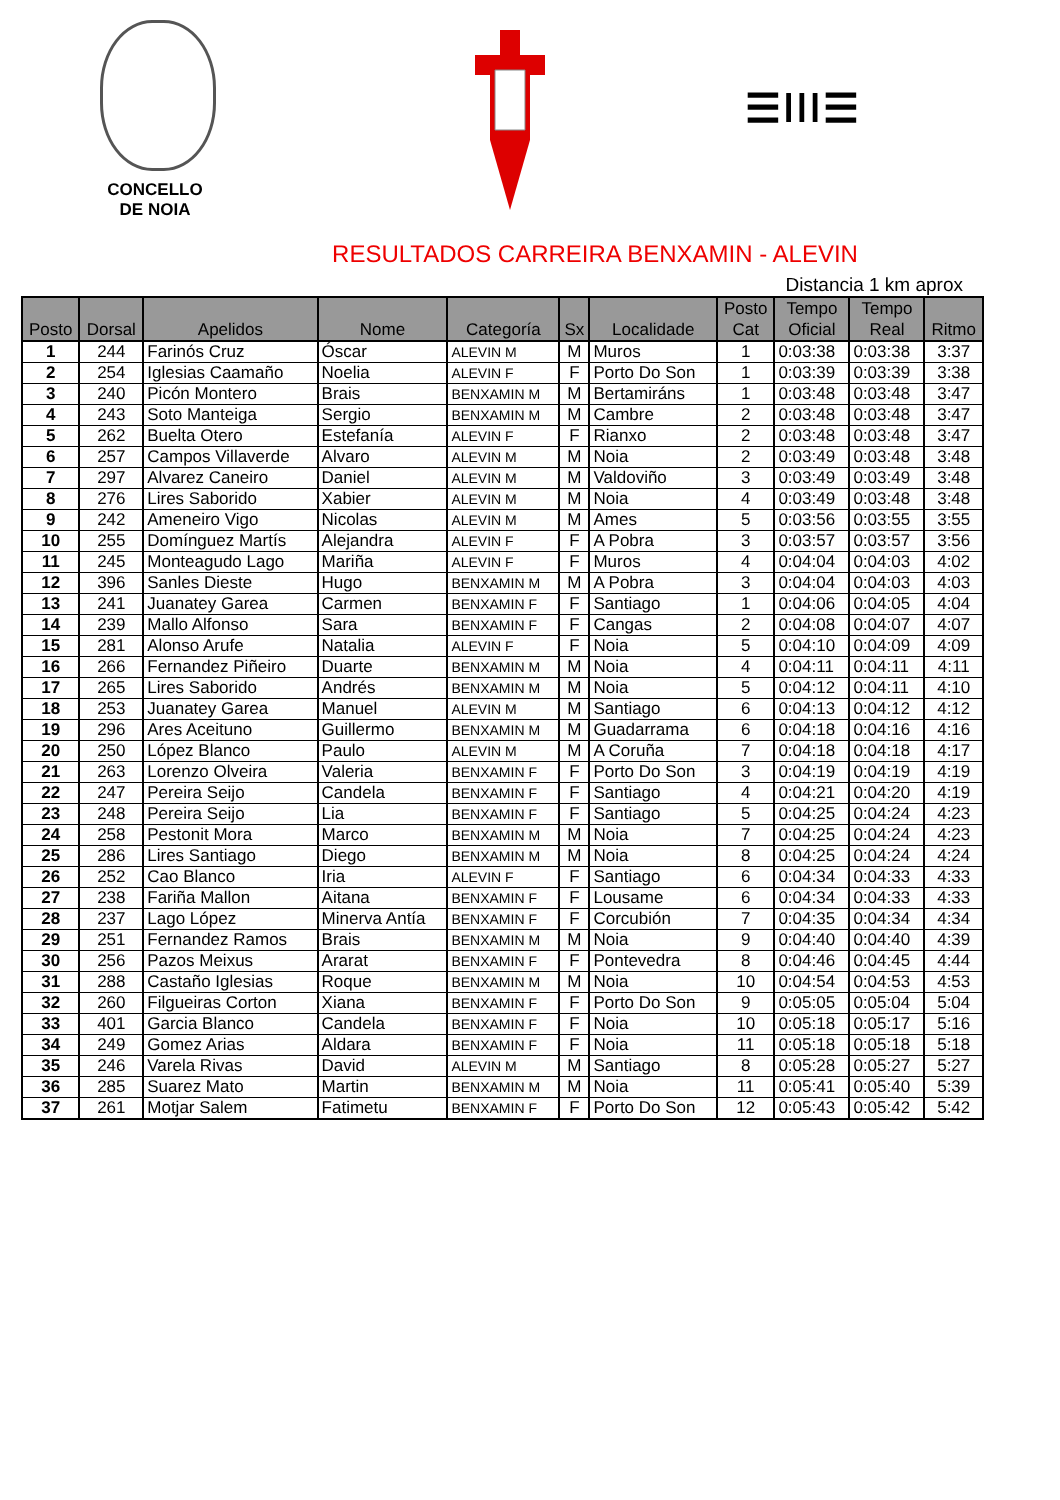CONCELLO
DE NOIA
☰ǀǀǀ☰
RESULTADOS CARREIRA BENXAMIN - ALEVIN
Distancia 1 km aprox
| Posto | Dorsal | Apelidos | Nome | Categoría | Sx | Localidade | Posto Cat | Tempo Oficial | Tempo Real | Ritmo |
| --- | --- | --- | --- | --- | --- | --- | --- | --- | --- | --- |
| 1 | 244 | Farinós Cruz | Óscar | ALEVIN M | M | Muros | 1 | 0:03:38 | 0:03:38 | 3:37 |
| 2 | 254 | Iglesias Caamaño | Noelia | ALEVIN F | F | Porto Do Son | 1 | 0:03:39 | 0:03:39 | 3:38 |
| 3 | 240 | Picón Montero | Brais | BENXAMIN M | M | Bertamiráns | 1 | 0:03:48 | 0:03:48 | 3:47 |
| 4 | 243 | Soto Manteiga | Sergio | BENXAMIN M | M | Cambre | 2 | 0:03:48 | 0:03:48 | 3:47 |
| 5 | 262 | Buelta Otero | Estefanía | ALEVIN F | F | Rianxo | 2 | 0:03:48 | 0:03:48 | 3:47 |
| 6 | 257 | Campos Villaverde | Alvaro | ALEVIN M | M | Noia | 2 | 0:03:49 | 0:03:48 | 3:48 |
| 7 | 297 | Alvarez Caneiro | Daniel | ALEVIN M | M | Valdoviño | 3 | 0:03:49 | 0:03:49 | 3:48 |
| 8 | 276 | Lires Saborido | Xabier | ALEVIN M | M | Noia | 4 | 0:03:49 | 0:03:48 | 3:48 |
| 9 | 242 | Ameneiro Vigo | Nicolas | ALEVIN M | M | Ames | 5 | 0:03:56 | 0:03:55 | 3:55 |
| 10 | 255 | Domínguez Martís | Alejandra | ALEVIN F | F | A Pobra | 3 | 0:03:57 | 0:03:57 | 3:56 |
| 11 | 245 | Monteagudo Lago | Mariña | ALEVIN F | F | Muros | 4 | 0:04:04 | 0:04:03 | 4:02 |
| 12 | 396 | Sanles Dieste | Hugo | BENXAMIN M | M | A Pobra | 3 | 0:04:04 | 0:04:03 | 4:03 |
| 13 | 241 | Juanatey Garea | Carmen | BENXAMIN F | F | Santiago | 1 | 0:04:06 | 0:04:05 | 4:04 |
| 14 | 239 | Mallo Alfonso | Sara | BENXAMIN F | F | Cangas | 2 | 0:04:08 | 0:04:07 | 4:07 |
| 15 | 281 | Alonso Arufe | Natalia | ALEVIN F | F | Noia | 5 | 0:04:10 | 0:04:09 | 4:09 |
| 16 | 266 | Fernandez Piñeiro | Duarte | BENXAMIN M | M | Noia | 4 | 0:04:11 | 0:04:11 | 4:11 |
| 17 | 265 | Lires Saborido | Andrés | BENXAMIN M | M | Noia | 5 | 0:04:12 | 0:04:11 | 4:10 |
| 18 | 253 | Juanatey Garea | Manuel | ALEVIN M | M | Santiago | 6 | 0:04:13 | 0:04:12 | 4:12 |
| 19 | 296 | Ares Aceituno | Guillermo | BENXAMIN M | M | Guadarrama | 6 | 0:04:18 | 0:04:16 | 4:16 |
| 20 | 250 | López Blanco | Paulo | ALEVIN M | M | A Coruña | 7 | 0:04:18 | 0:04:18 | 4:17 |
| 21 | 263 | Lorenzo Olveira | Valeria | BENXAMIN F | F | Porto Do Son | 3 | 0:04:19 | 0:04:19 | 4:19 |
| 22 | 247 | Pereira Seijo | Candela | BENXAMIN F | F | Santiago | 4 | 0:04:21 | 0:04:20 | 4:19 |
| 23 | 248 | Pereira Seijo | Lia | BENXAMIN F | F | Santiago | 5 | 0:04:25 | 0:04:24 | 4:23 |
| 24 | 258 | Pestonit Mora | Marco | BENXAMIN M | M | Noia | 7 | 0:04:25 | 0:04:24 | 4:23 |
| 25 | 286 | Lires Santiago | Diego | BENXAMIN M | M | Noia | 8 | 0:04:25 | 0:04:24 | 4:24 |
| 26 | 252 | Cao Blanco | Iria | ALEVIN F | F | Santiago | 6 | 0:04:34 | 0:04:33 | 4:33 |
| 27 | 238 | Fariña Mallon | Aitana | BENXAMIN F | F | Lousame | 6 | 0:04:34 | 0:04:33 | 4:33 |
| 28 | 237 | Lago López | Minerva Antía | BENXAMIN F | F | Corcubión | 7 | 0:04:35 | 0:04:34 | 4:34 |
| 29 | 251 | Fernandez Ramos | Brais | BENXAMIN M | M | Noia | 9 | 0:04:40 | 0:04:40 | 4:39 |
| 30 | 256 | Pazos Meixus | Ararat | BENXAMIN F | F | Pontevedra | 8 | 0:04:46 | 0:04:45 | 4:44 |
| 31 | 288 | Castaño Iglesias | Roque | BENXAMIN M | M | Noia | 10 | 0:04:54 | 0:04:53 | 4:53 |
| 32 | 260 | Filgueiras Corton | Xiana | BENXAMIN F | F | Porto Do Son | 9 | 0:05:05 | 0:05:04 | 5:04 |
| 33 | 401 | Garcia Blanco | Candela | BENXAMIN F | F | Noia | 10 | 0:05:18 | 0:05:17 | 5:16 |
| 34 | 249 | Gomez Arias | Aldara | BENXAMIN F | F | Noia | 11 | 0:05:18 | 0:05:18 | 5:18 |
| 35 | 246 | Varela Rivas | David | ALEVIN M | M | Santiago | 8 | 0:05:28 | 0:05:27 | 5:27 |
| 36 | 285 | Suarez Mato | Martin | BENXAMIN M | M | Noia | 11 | 0:05:41 | 0:05:40 | 5:39 |
| 37 | 261 | Motjar Salem | Fatimetu | BENXAMIN F | F | Porto Do Son | 12 | 0:05:43 | 0:05:42 | 5:42 |